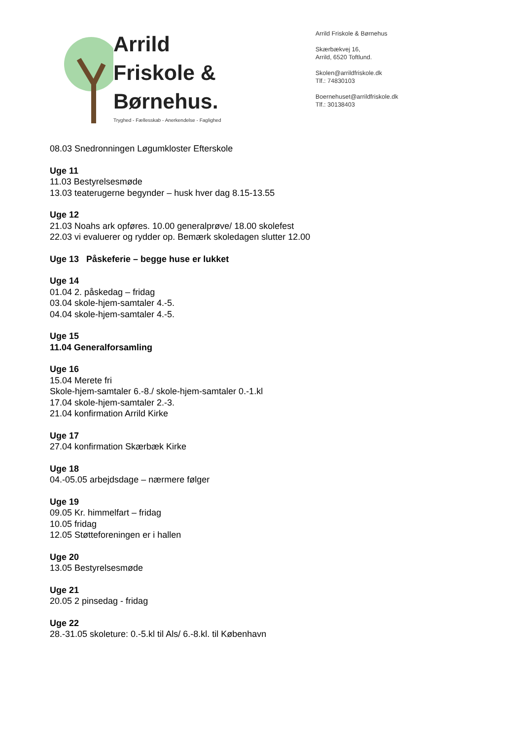Arrild
Friskole &
Børnehus.
Tryghed - Fællesskab - Anerkendelse - Faglighed
Arrild Friskole & Børnehus
Skærbækvej 16,
Arrild, 6520 Toftlund.
Skolen@arrildfriskole.dk
Tlf.: 74830103
Boernehuset@arrildfriskole.dk
Tlf.: 30138403
08.03 Snedronningen Løgumkloster Efterskole
Uge 11
11.03 Bestyrelsesmøde
13.03 teaterugerne begynder – husk hver dag 8.15-13.55
Uge 12
21.03 Noahs ark opføres. 10.00 generalprøve/ 18.00 skolefest
22.03 vi evaluerer og rydder op. Bemærk skoledagen slutter 12.00
Uge 13 Påskeferie – begge huse er lukket
Uge 14
01.04 2. påskedag – fridag
03.04 skole-hjem-samtaler 4.-5.
04.04 skole-hjem-samtaler 4.-5.
Uge 15
11.04 Generalforsamling
Uge 16
15.04 Merete fri
Skole-hjem-samtaler 6.-8./ skole-hjem-samtaler 0.-1.kl
17.04 skole-hjem-samtaler 2.-3.
21.04 konfirmation Arrild Kirke
Uge 17
27.04 konfirmation Skærbæk Kirke
Uge 18
04.-05.05 arbejdsdage – nærmere følger
Uge 19
09.05 Kr. himmelfart – fridag
10.05 fridag
12.05 Støtteforeningen er i hallen
Uge 20
13.05 Bestyrelsesmøde
Uge 21
20.05 2 pinsedag - fridag
Uge 22
28.-31.05 skoleture: 0.-5.kl til Als/ 6.-8.kl. til København